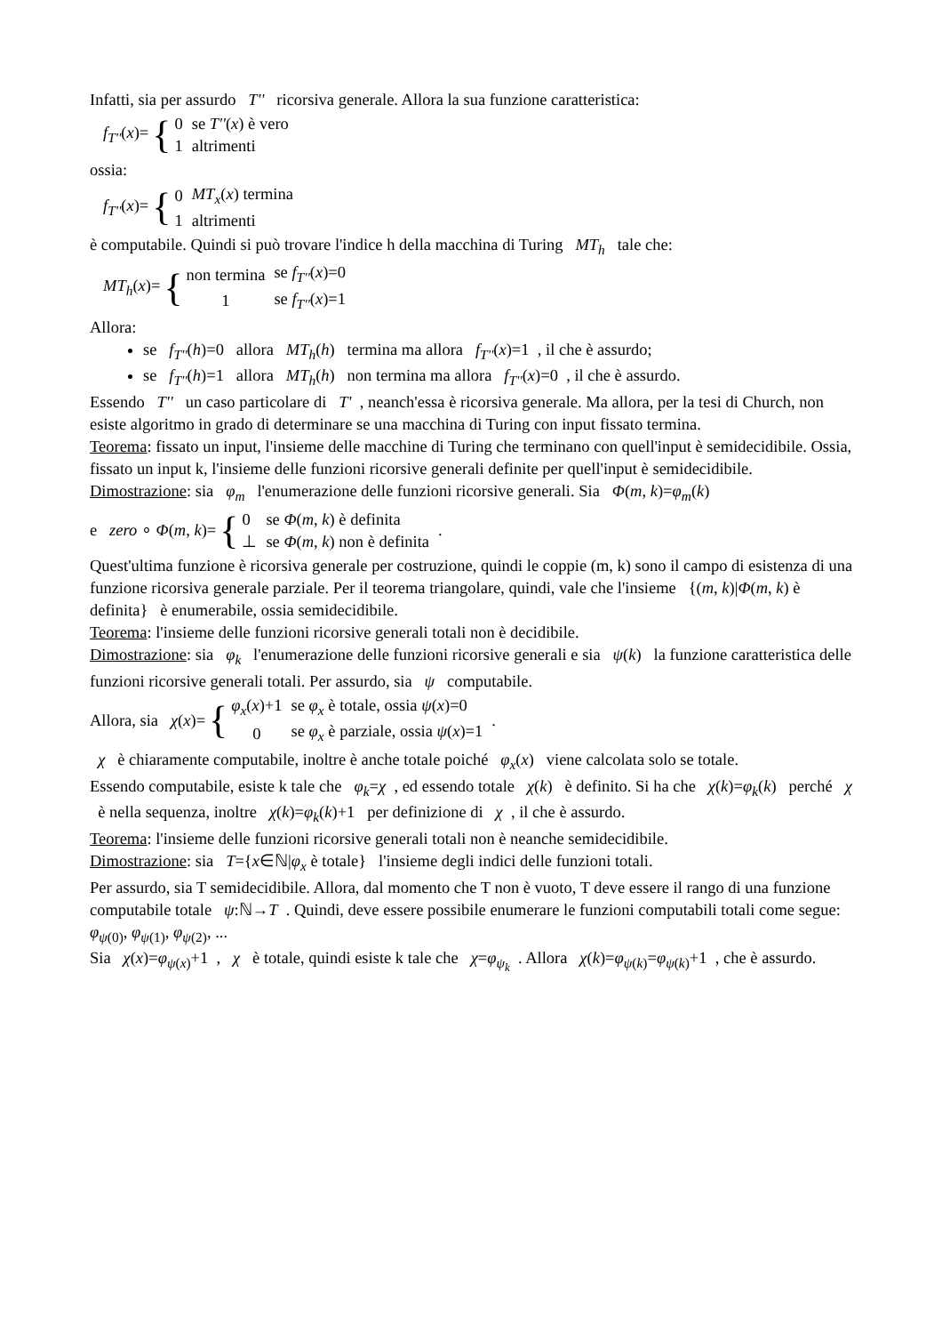Infatti, sia per assurdo T'' ricorsiva generale. Allora la sua funzione caratteristica:
f<sub>T''</sub>(x)= {
| 0 | se T'' ( x ) è vero |
| 1 | altrimenti |
ossia:
f<sub>T''</sub>(x)= {
| 0 | MT<sub>x</sub> ( x ) termina |
| 1 | altrimenti |
è computabile. Quindi si può trovare l'indice h della macchina di Turing MT<sub>h</sub> tale che:
MT<sub>h</sub>(x)= {
| non termina | se f<sub>T''</sub>( x )=0 |
| 1 | se f<sub>T''</sub>( x )=1 |
Allora:
se f<sub>T''</sub>(h)=0 allora MT<sub>h</sub>(h) termina ma allora f<sub>T''</sub>(x)=1 , il che è assurdo;
se f<sub>T''</sub>(h)=1 allora MT<sub>h</sub>(h) non termina ma allora f<sub>T''</sub>(x)=0 , il che è assurdo.
Essendo T'' un caso particolare di T' , neanch'essa è ricorsiva generale. Ma allora, per la tesi di Church, non esiste algoritmo in grado di determinare se una macchina di Turing con input fissato termina.
Teorema: fissato un input, l'insieme delle macchine di Turing che terminano con quell'input è semidecidibile. Ossia, fissato un input k, l'insieme delle funzioni ricorsive generali definite per quell'input è semidecidibile.
Dimostrazione: sia φ<sub>m</sub> l'enumerazione delle funzioni ricorsive generali. Sia Φ(m, k)=φ<sub>m</sub>(k)
e zero ∘ Φ(m, k)= {
| 0 | se Φ ( m , k ) è definita |
| ⊥ | se Φ ( m , k ) non è definita |
.
Quest'ultima funzione è ricorsiva generale per costruzione, quindi le coppie (m, k) sono il campo di esistenza di una funzione ricorsiva generale parziale. Per il teorema triangolare, quindi, vale che l'insieme {(m, k)|Φ(m, k) è definita} è enumerabile, ossia semidecidibile.
Teorema: l'insieme delle funzioni ricorsive generali totali non è decidibile.
Dimostrazione: sia φ<sub>k</sub> l'enumerazione delle funzioni ricorsive generali e sia ψ(k) la funzione caratteristica delle funzioni ricorsive generali totali. Per assurdo, sia ψ computabile.
Allora, sia χ(x)= {
| φ<sub>x</sub> ( x )+1 | se φ<sub>x</sub> è totale, ossia ψ ( x )=0 |
| 0 | se φ<sub>x</sub> è parziale, ossia ψ ( x )=1 |
.
χ è chiaramente computabile, inoltre è anche totale poiché φ<sub>x</sub>(x) viene calcolata solo se totale.
Essendo computabile, esiste k tale che φ<sub>k</sub>=χ , ed essendo totale χ(k) è definito. Si ha che χ(k)=φ<sub>k</sub>(k) perché χ è nella sequenza, inoltre χ(k)=φ<sub>k</sub>(k)+1 per definizione di χ , il che è assurdo.
Teorema: l'insieme delle funzioni ricorsive generali totali non è neanche semidecidibile.
Dimostrazione: sia T={x∈ℕ|φ<sub>x</sub> è totale} l'insieme degli indici delle funzioni totali.
Per assurdo, sia T semidecidibile. Allora, dal momento che T non è vuoto, T deve essere il rango di una funzione computabile totale ψ:ℕ→T . Quindi, deve essere possibile enumerare le funzioni computabili totali come segue: φ<sub>ψ(0)</sub>, φ<sub>ψ(1)</sub>, φ<sub>ψ(2)</sub>, ...
Sia χ(x)=φ<sub>ψ(x)</sub>+1 , χ è totale, quindi esiste k tale che χ=φ<sub>ψ<sub>k</sub></sub> . Allora χ(k)=φ<sub>ψ(k)</sub>=φ<sub>ψ(k)</sub>+1 , che è assurdo.